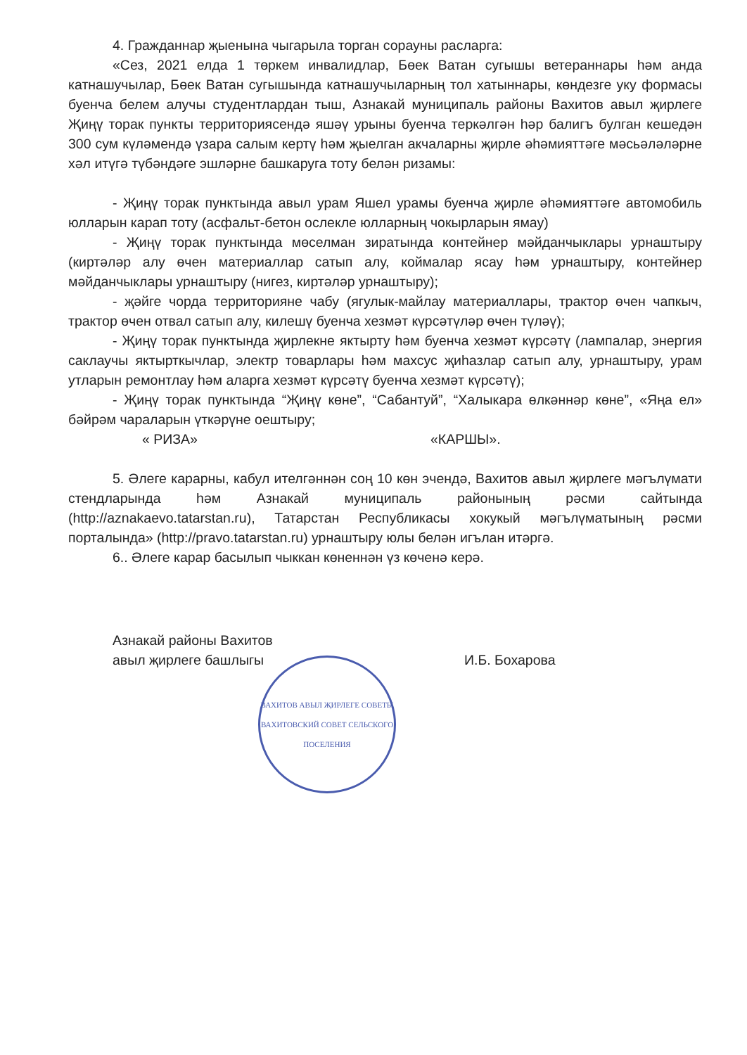4. Гражданнар җыенына чыгарыла торган сорауны расларга:
«Сез, 2021 елда 1 төркем инвалидлар, Бөек Ватан сугышы ветераннары һәм анда катнашучылар, Бөек Ватан сугышында катнашучыларның тол хатыннары, көндезге уку формасы буенча белем алучы студентлардан тыш, Азнакай муниципаль районы Вахитов авыл җирлеге Җиңү торак пункты территориясендә яшәү урыны буенча теркәлгән һәр балигъ булган кешедән 300 сум күләмендә үзара салым кертү һәм җыелган акчаларны җирле әһәмияттәге мәсьәләләрне хәл итүгә түбәндәге эшләрне башкаруга тоту белән ризамы:
- Җиңү торак пунктында авыл урам Яшел урамы буенча җирле әһәмияттәге автомобиль юлларын карап тоту (асфальт-бетон ослекле юлларның чокырларын ямау)
- Җиңү торак пунктында мөселман зиратында контейнер мәйданчыклары урнаштыру (киртәләр алу өчен материаллар сатып алу, коймалар ясау һәм урнаштыру, контейнер мәйданчыклары урнаштыру (нигез, киртәләр урнаштыру);
- җәйге чорда территорияне чабу (ягулык-майлау материаллары, трактор өчен чапкыч, трактор өчен отвал сатып алу, килешү буенча хезмәт күрсәтүләр өчен түләү);
- Җиңү торак пунктында җирлекне яктырту һәм буенча хезмәт күрсәтү (лампалар, энергия саклаучы яктырткычлар, электр товарлары һәм махсус җиһазлар сатып алу, урнаштыру, урам утларын ремонтлау һәм аларга хезмәт күрсәтү буенча хезмәт күрсәтү);
- Җиңү торак пунктында “Җиңү көне”, “Сабантуй”, “Халыкара өлкәннәр көне”, «Яңа ел» бәйрәм чараларын үткәрүне оештыру;
« РИЗА» «КАРШЫ».
5. Әлеге карарны, кабул ителгәннән соң 10 көн эчендә, Вахитов авыл җирлеге мәгълүмати стендларында һәм Азнакай муниципаль районының рәсми сайтында (http://aznakaevo.tatarstan.ru), Татарстан Республикасы хокукый мәгълүматының рәсми порталында» (http://pravo.tatarstan.ru) урнаштыру юлы белән игълан итәргә.
6.. Әлеге карар басылып чыккан көненнән үз көченә керә.
Азнакай районы Вахитов
авыл җирлеге башлыгы
И.Б. Бохарова
ВАХИТОВ АВЫЛ ҖИРЛЕГЕ СОВЕТЫ
ВАХИТОВСКИЙ СОВЕТ СЕЛЬСКОГО ПОСЕЛЕНИЯ